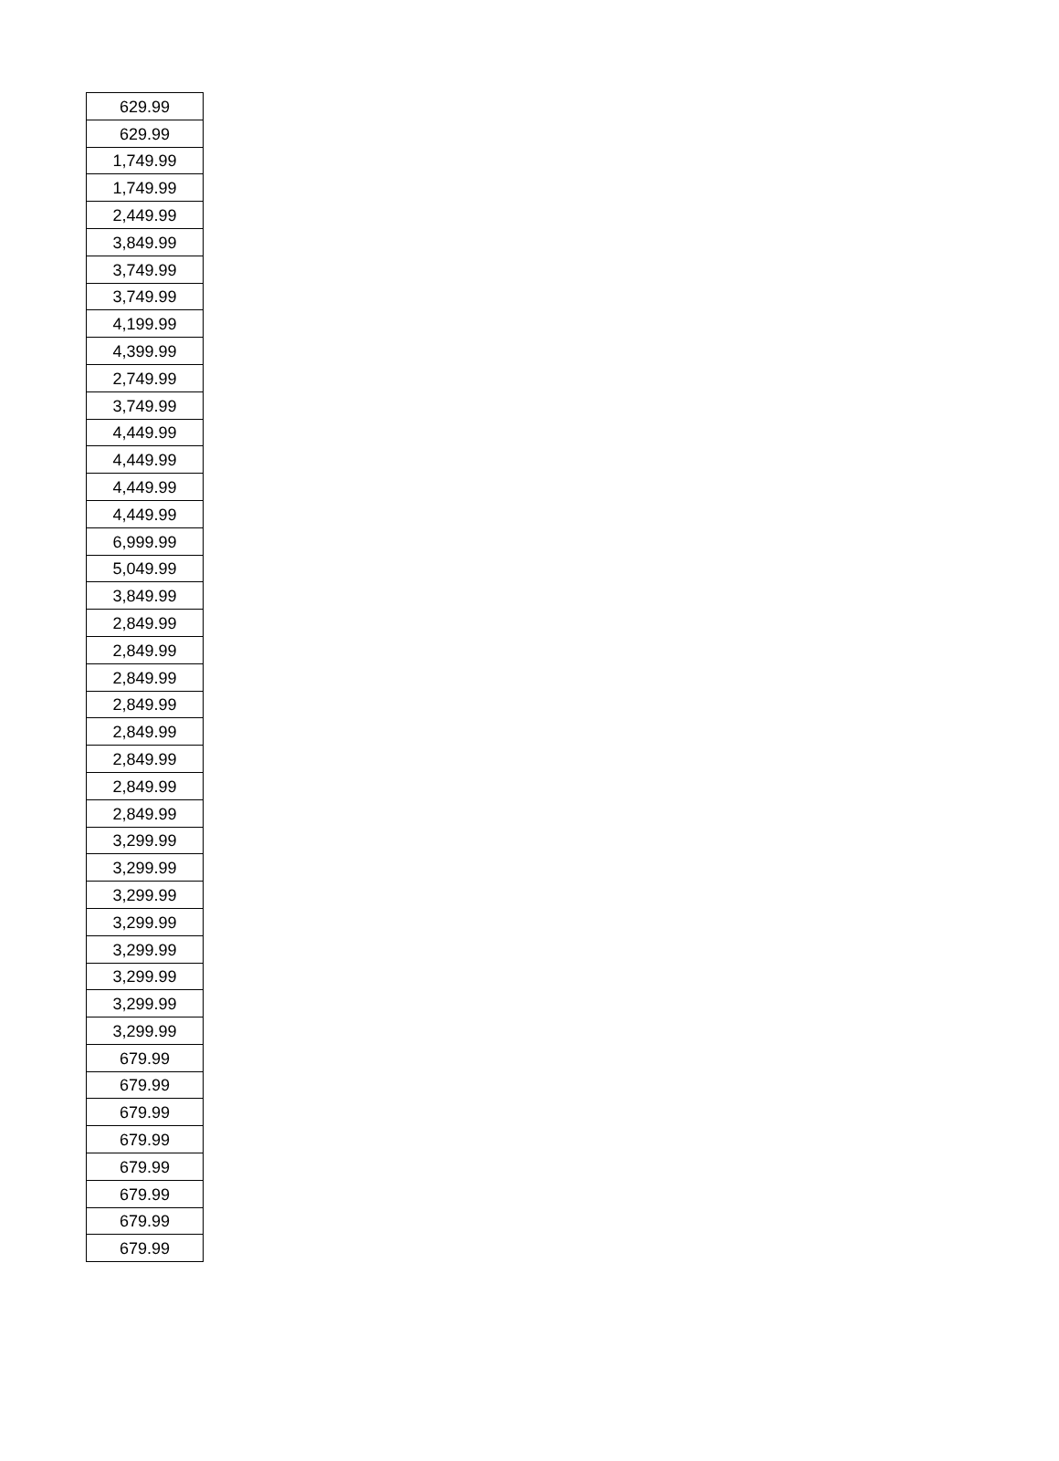| 629.99 |
| 629.99 |
| 1,749.99 |
| 1,749.99 |
| 2,449.99 |
| 3,849.99 |
| 3,749.99 |
| 3,749.99 |
| 4,199.99 |
| 4,399.99 |
| 2,749.99 |
| 3,749.99 |
| 4,449.99 |
| 4,449.99 |
| 4,449.99 |
| 4,449.99 |
| 6,999.99 |
| 5,049.99 |
| 3,849.99 |
| 2,849.99 |
| 2,849.99 |
| 2,849.99 |
| 2,849.99 |
| 2,849.99 |
| 2,849.99 |
| 2,849.99 |
| 2,849.99 |
| 3,299.99 |
| 3,299.99 |
| 3,299.99 |
| 3,299.99 |
| 3,299.99 |
| 3,299.99 |
| 3,299.99 |
| 3,299.99 |
| 679.99 |
| 679.99 |
| 679.99 |
| 679.99 |
| 679.99 |
| 679.99 |
| 679.99 |
| 679.99 |